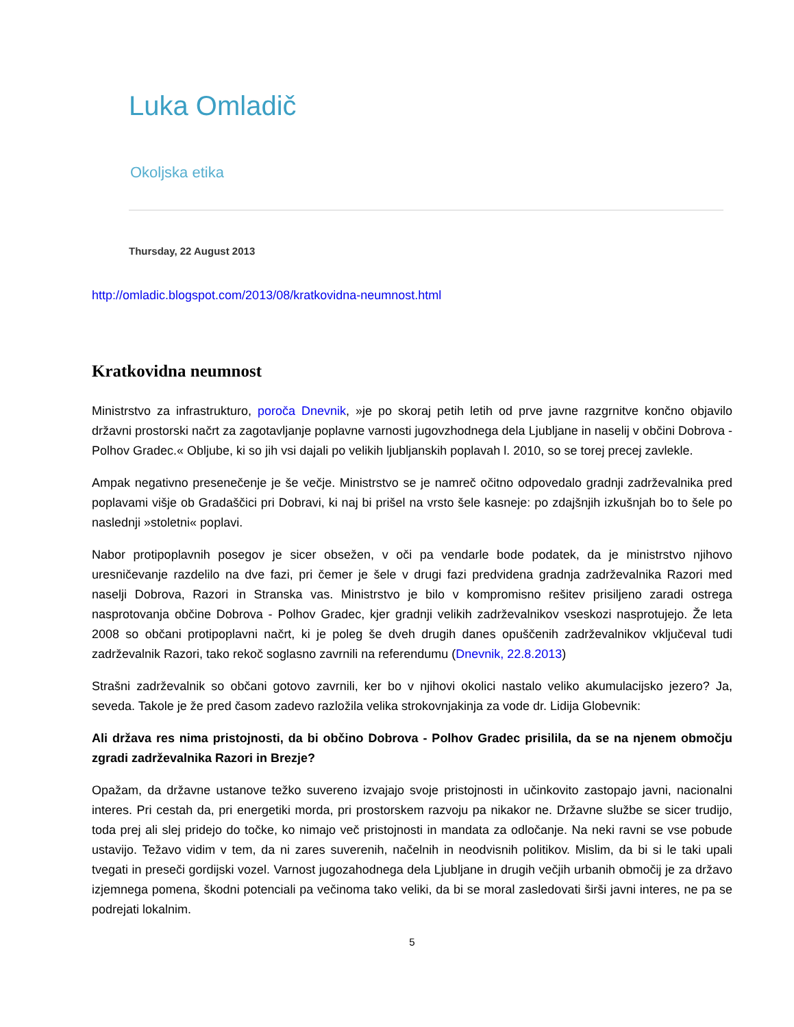Luka Omladič
Okoljska etika
Thursday, 22 August 2013
http://omladic.blogspot.com/2013/08/kratkovidna-neumnost.html
Kratkovidna neumnost
Ministrstvo za infrastrukturo, poroča Dnevnik, »je po skoraj petih letih od prve javne razgrnitve končno objavilo državni prostorski načrt za zagotavljanje poplavne varnosti jugovzhodnega dela Ljubljane in naselij v občini Dobrova - Polhov Gradec.« Obljube, ki so jih vsi dajali po velikih ljubljanskih poplavah l. 2010, so se torej precej zavlekle.
Ampak negativno presenečenje je še večje. Ministrstvo se je namreč očitno odpovedalo gradnji zadrževalnika pred poplavami višje ob Gradaščici pri Dobravi, ki naj bi prišel na vrsto šele kasneje: po zdajšnjih izkušnjah bo to šele po naslednji »stoletni« poplavi.
Nabor protipoplavnih posegov je sicer obsežen, v oči pa vendarle bode podatek, da je ministrstvo njihovo uresničevanje razdelilo na dve fazi, pri čemer je šele v drugi fazi predvidena gradnja zadrževalnika Razori med naselji Dobrova, Razori in Stranska vas. Ministrstvo je bilo v kompromisno rešitev prisiljeno zaradi ostrega nasprotovanja občine Dobrova - Polhov Gradec, kjer gradnji velikih zadrževalnikov vseskozi nasprotujejo. Že leta 2008 so občani protipoplavni načrt, ki je poleg še dveh drugih danes opuščenih zadrževalnikov vključeval tudi zadrževalnik Razori, tako rekoč soglasno zavrnili na referendumu (Dnevnik, 22.8.2013)
Strašni zadrževalnik so občani gotovo zavrnili, ker bo v njihovi okolici nastalo veliko akumulacijsko jezero? Ja, seveda. Takole je že pred časom zadevo razložila velika strokovnjakinja za vode dr. Lidija Globevnik:
Ali država res nima pristojnosti, da bi občino Dobrova - Polhov Gradec prisilila, da se na njenem območju zgradi zadrževalnika Razori in Brezje?
Opažam, da državne ustanove težko suvereno izvajajo svoje pristojnosti in učinkovito zastopajo javni, nacionalni interes. Pri cestah da, pri energetiki morda, pri prostorskem razvoju pa nikakor ne. Državne službe se sicer trudijo, toda prej ali slej pridejo do točke, ko nimajo več pristojnosti in mandata za odločanje. Na neki ravni se vse pobude ustavijo. Težavo vidim v tem, da ni zares suverenih, načelnih in neodvisnih politikov. Mislim, da bi si le taki upali tvegati in preseči gordijski vozel. Varnost jugozahodnega dela Ljubljane in drugih večjih urbanih območij je za državo izjemnega pomena, škodni potenciali pa večinoma tako veliki, da bi se moral zasledovati širši javni interes, ne pa se podrejati lokalnim.
5